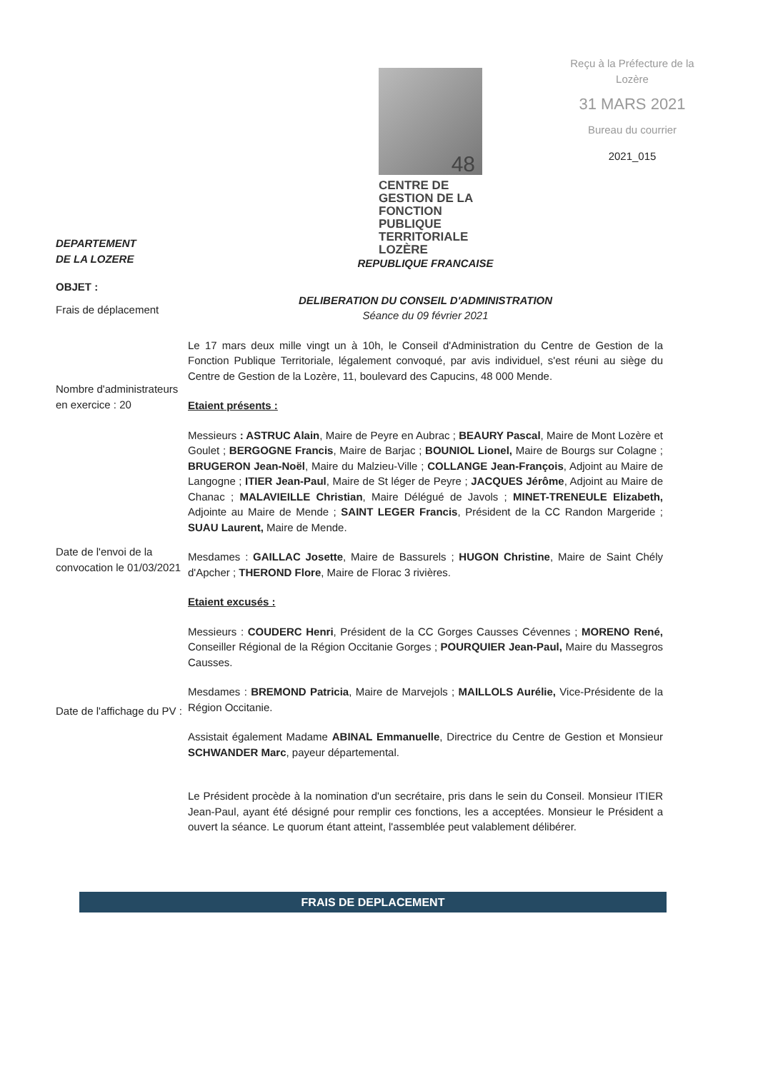48
CENTRE DE GESTION DE LA
FONCTION PUBLIQUE
TERRITORIALE LOZÈRE
Reçu à la Préfecture de la Lozère
31 MARS 2021
Bureau du courrier
2021_015
DEPARTEMENT
DE LA LOZERE
OBJET :
Frais de déplacement
Nombre d'administrateurs en exercice : 20
Date de l'envoi de la convocation le 01/03/2021
Date de l'affichage du PV :
REPUBLIQUE FRANCAISE
DELIBERATION DU CONSEIL D'ADMINISTRATION
Séance du 09 février 2021
Le 17 mars deux mille vingt un à 10h, le Conseil d'Administration du Centre de Gestion de la Fonction Publique Territoriale, légalement convoqué, par avis individuel, s'est réuni au siège du Centre de Gestion de la Lozère, 11, boulevard des Capucins, 48 000 Mende.
Etaient présents :
Messieurs : ASTRUC Alain, Maire de Peyre en Aubrac ; BEAURY Pascal, Maire de Mont Lozère et Goulet ; BERGOGNE Francis, Maire de Barjac ; BOUNIOL Lionel, Maire de Bourgs sur Colagne ; BRUGERON Jean-Noël, Maire du Malzieu-Ville ; COLLANGE Jean-François, Adjoint au Maire de Langogne ; ITIER Jean-Paul, Maire de St léger de Peyre ; JACQUES Jérôme, Adjoint au Maire de Chanac ; MALAVIEILLE Christian, Maire Délégué de Javols ; MINET-TRENEULE Elizabeth, Adjointe au Maire de Mende ; SAINT LEGER Francis, Président de la CC Randon Margeride ; SUAU Laurent, Maire de Mende.
Mesdames : GAILLAC Josette, Maire de Bassurels ; HUGON Christine, Maire de Saint Chély d'Apcher ; THEROND Flore, Maire de Florac 3 rivières.
Etaient excusés :
Messieurs : COUDERC Henri, Président de la CC Gorges Causses Cévennes ; MORENO René, Conseiller Régional de la Région Occitanie Gorges ; POURQUIER Jean-Paul, Maire du Massegros Causses.
Mesdames : BREMOND Patricia, Maire de Marvejols ; MAILLOLS Aurélie, Vice-Présidente de la Région Occitanie.
Assistait également Madame ABINAL Emmanuelle, Directrice du Centre de Gestion et Monsieur SCHWANDER Marc, payeur départemental.
Le Président procède à la nomination d'un secrétaire, pris dans le sein du Conseil. Monsieur ITIER Jean-Paul, ayant été désigné pour remplir ces fonctions, les a acceptées. Monsieur le Président a ouvert la séance. Le quorum étant atteint, l'assemblée peut valablement délibérer.
FRAIS DE DEPLACEMENT